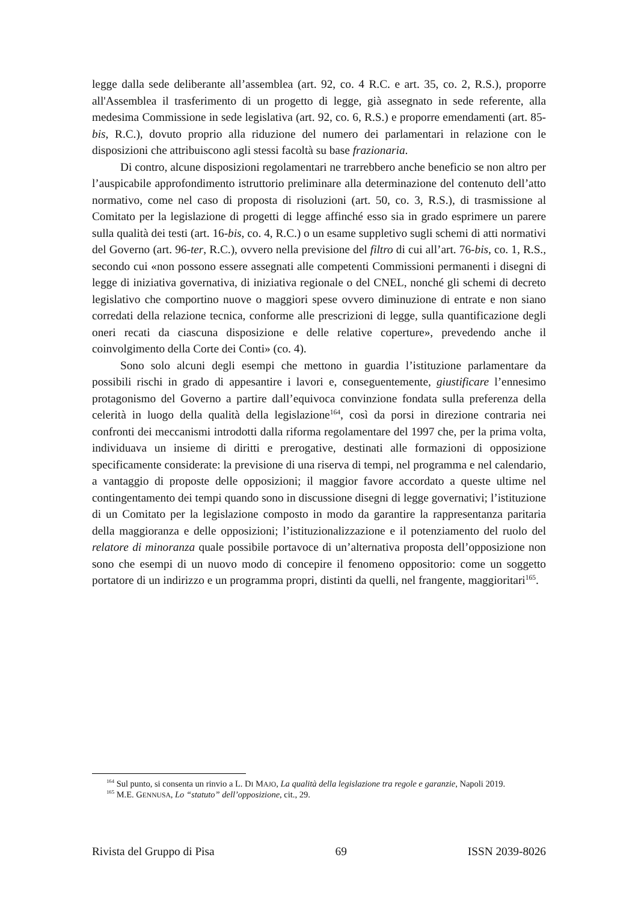legge dalla sede deliberante all’assemblea (art. 92, co. 4 R.C. e art. 35, co. 2, R.S.), proporre all'Assemblea il trasferimento di un progetto di legge, già assegnato in sede referente, alla medesima Commissione in sede legislativa (art. 92, co. 6, R.S.) e proporre emendamenti (art. 85-bis, R.C.), dovuto proprio alla riduzione del numero dei parlamentari in relazione con le disposizioni che attribuiscono agli stessi facoltà su base frazionaria.
Di contro, alcune disposizioni regolamentari ne trarrebbero anche beneficio se non altro per l’auspicabile approfondimento istruttorio preliminare alla determinazione del contenuto dell’atto normativo, come nel caso di proposta di risoluzioni (art. 50, co. 3, R.S.), di trasmissione al Comitato per la legislazione di progetti di legge affinché esso sia in grado esprimere un parere sulla qualità dei testi (art. 16-bis, co. 4, R.C.) o un esame suppletivo sugli schemi di atti normativi del Governo (art. 96-ter, R.C.), ovvero nella previsione del filtro di cui all’art. 76-bis, co. 1, R.S., secondo cui «non possono essere assegnati alle competenti Commissioni permanenti i disegni di legge di iniziativa governativa, di iniziativa regionale o del CNEL, nonché gli schemi di decreto legislativo che comportino nuove o maggiori spese ovvero diminuzione di entrate e non siano corredati della relazione tecnica, conforme alle prescrizioni di legge, sulla quantificazione degli oneri recati da ciascuna disposizione e delle relative coperture», prevedendo anche il coinvolgimento della Corte dei Conti» (co. 4).
Sono solo alcuni degli esempi che mettono in guardia l’istituzione parlamentare da possibili rischi in grado di appesantire i lavori e, conseguentemente, giustificare l’ennesimo protagonismo del Governo a partire dall’equivoca convinzione fondata sulla preferenza della celerità in luogo della qualità della legislazione<sup>164</sup>, così da porsi in direzione contraria nei confronti dei meccanismi introdotti dalla riforma regolamentare del 1997 che, per la prima volta, individuava un insieme di diritti e prerogative, destinati alle formazioni di opposizione specificamente considerate: la previsione di una riserva di tempi, nel programma e nel calendario, a vantaggio di proposte delle opposizioni; il maggior favore accordato a queste ultime nel contingentamento dei tempi quando sono in discussione disegni di legge governativi; l’istituzione di un Comitato per la legislazione composto in modo da garantire la rappresentanza paritaria della maggioranza e delle opposizioni; l’istituzionalizzazione e il potenziamento del ruolo del relatore di minoranza quale possibile portavoce di un’alternativa proposta dell’opposizione non sono che esempi di un nuovo modo di concepire il fenomeno oppositorio: come un soggetto portatore di un indirizzo e un programma propri, distinti da quelli, nel frangente, maggioritari<sup>165</sup>.
<sup>164</sup> Sul punto, si consenta un rinvio a L. DI MAJO, La qualità della legislazione tra regole e garanzie, Napoli 2019.
<sup>165</sup> M.E. GENNUSA, Lo “statuto” dell’opposizione, cit., 29.
Rivista del Gruppo di Pisa 69 ISSN 2039-8026